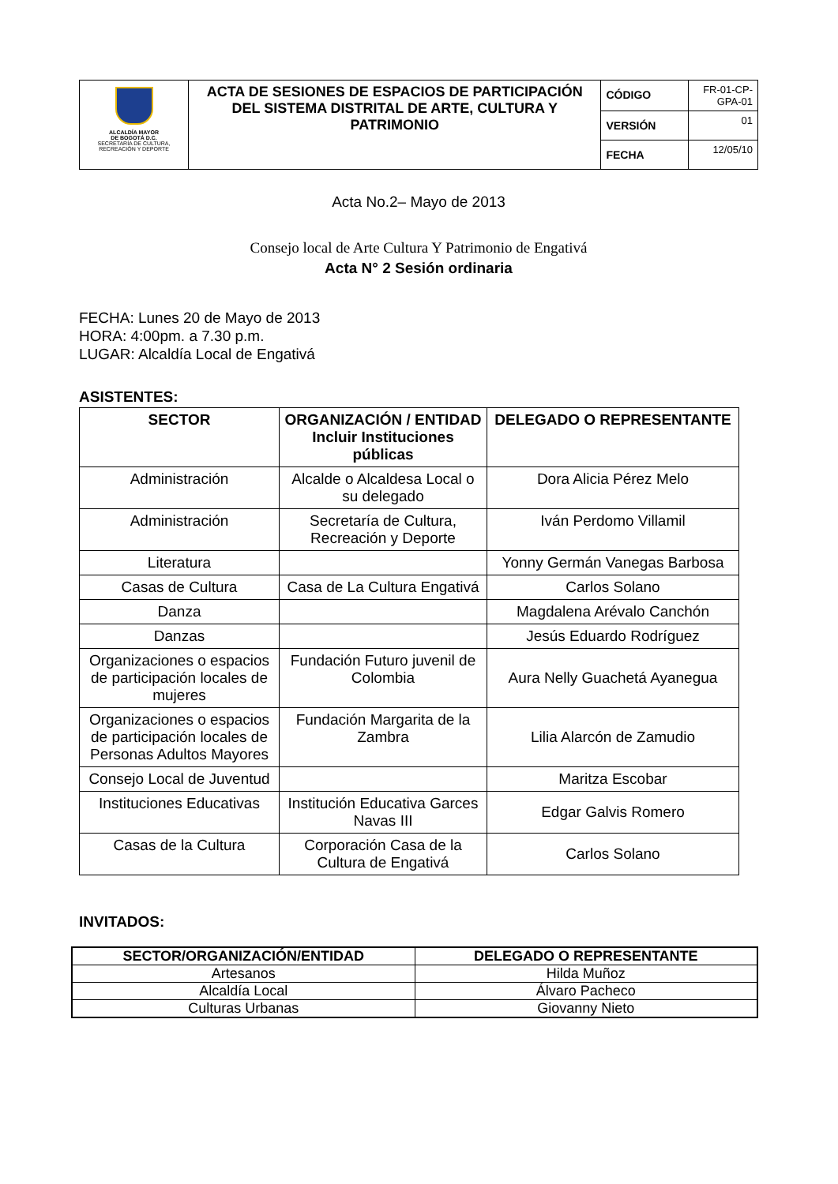| ALCALDÍA MAYOR DE BOGOTÁ D.C. SECRETARÍA DE CULTURA, RECREACIÓN Y DEPORTE | ACTA DE SESIONES DE ESPACIOS DE PARTICIPACIÓN DEL SISTEMA DISTRITAL DE ARTE, CULTURA Y PATRIMONIO | CÓDIGO | FR-01-CP-GPA-01 |
| | | VERSIÓN | 01 |
| | | FECHA | 12/05/10 |
Acta No.2– Mayo de 2013
Consejo local de Arte Cultura Y Patrimonio de Engativá
Acta N° 2 Sesión ordinaria
FECHA: Lunes 20 de Mayo de 2013
HORA: 4:00pm. a 7.30 p.m.
LUGAR: Alcaldía Local de Engativá
ASISTENTES:
| SECTOR | ORGANIZACIÓN / ENTIDAD Incluir Instituciones públicas | DELEGADO O REPRESENTANTE |
| --- | --- | --- |
| Administración | Alcalde o Alcaldesa Local o su delegado | Dora Alicia Pérez Melo |
| Administración | Secretaría de Cultura, Recreación y Deporte | Iván Perdomo Villamil |
| Literatura | | Yonny Germán Vanegas Barbosa |
| Casas de Cultura | Casa de La Cultura Engativá | Carlos Solano |
| Danza | | Magdalena Arévalo Canchón |
| Danzas | | Jesús Eduardo Rodríguez |
| Organizaciones o espacios de participación locales de mujeres | Fundación Futuro juvenil de Colombia | Aura Nelly Guachetá Ayanegua |
| Organizaciones o espacios de participación locales de Personas Adultos Mayores | Fundación Margarita de la Zambra | Lilia Alarcón de Zamudio |
| Consejo Local de Juventud | | Maritza Escobar |
| Instituciones Educativas | Institución Educativa Garces Navas III | Edgar Galvis Romero |
| Casas de la Cultura | Corporación Casa de la Cultura de Engativá | Carlos Solano |
INVITADOS:
| SECTOR/ORGANIZACIÓN/ENTIDAD | DELEGADO O REPRESENTANTE |
| --- | --- |
| Artesanos | Hilda Muñoz |
| Alcaldía Local | Álvaro Pacheco |
| Culturas Urbanas | Giovanny Nieto |